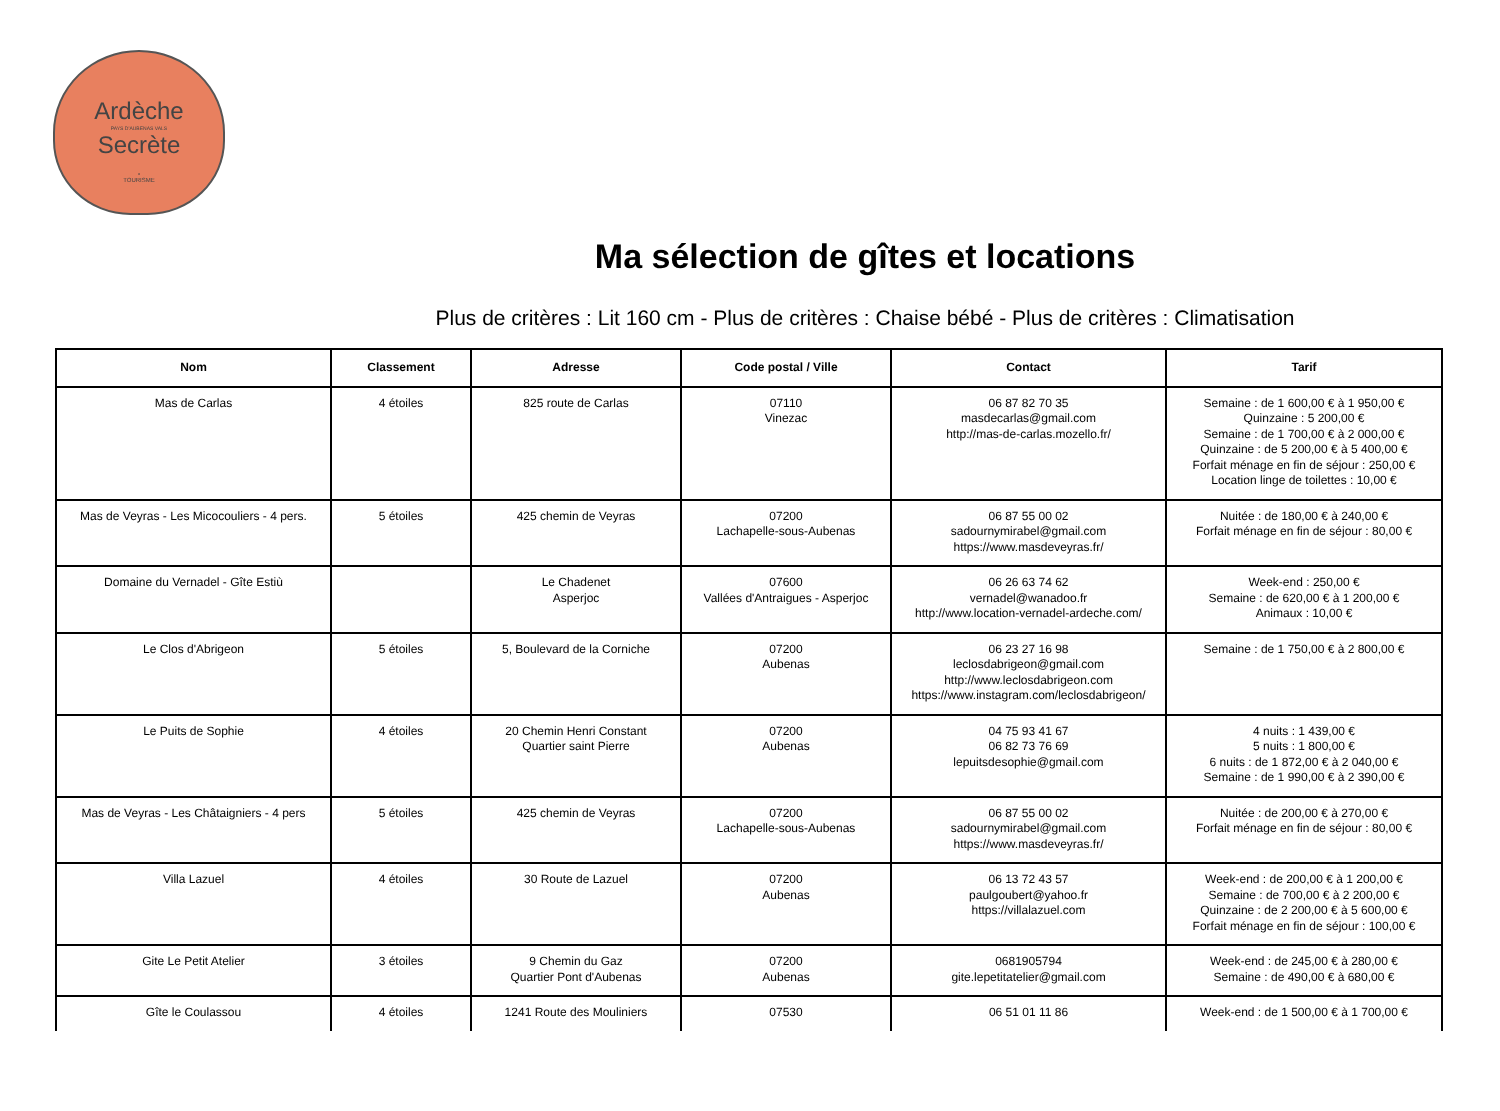Ardèche
PAYS D'AUBENAS VALS
Secrète
•
TOURISME
Ma sélection de gîtes et locations
Plus de critères : Lit 160 cm - Plus de critères : Chaise bébé - Plus de critères : Climatisation
| Nom | Classement | Adresse | Code postal / Ville | Contact | Tarif |
| --- | --- | --- | --- | --- | --- |
| Mas de Carlas | 4 étoiles | 825 route de Carlas | 07110 Vinezac | 06 87 82 70 35 masdecarlas@gmail.com http://mas-de-carlas.mozello.fr/ | Semaine : de 1 600,00 € à 1 950,00 € Quinzaine : 5 200,00 € Semaine : de 1 700,00 € à 2 000,00 € Quinzaine : de 5 200,00 € à 5 400,00 € Forfait ménage en fin de séjour : 250,00 € Location linge de toilettes : 10,00 € |
| Mas de Veyras - Les Micocouliers - 4 pers. | 5 étoiles | 425 chemin de Veyras | 07200 Lachapelle-sous-Aubenas | 06 87 55 00 02 sadournymirabel@gmail.com https://www.masdeveyras.fr/ | Nuitée : de 180,00 € à 240,00 € Forfait ménage en fin de séjour : 80,00 € |
| Domaine du Vernadel - Gîte Estiù | | Le Chadenet Asperjoc | 07600 Vallées d'Antraigues - Asperjoc | 06 26 63 74 62 vernadel@wanadoo.fr http://www.location-vernadel-ardeche.com/ | Week-end : 250,00 € Semaine : de 620,00 € à 1 200,00 € Animaux : 10,00 € |
| Le Clos d'Abrigeon | 5 étoiles | 5, Boulevard de la Corniche | 07200 Aubenas | 06 23 27 16 98 leclosdabrigeon@gmail.com http://www.leclosdabrigeon.com https://www.instagram.com/leclosdabrigeon/ | Semaine : de 1 750,00 € à 2 800,00 € |
| Le Puits de Sophie | 4 étoiles | 20 Chemin Henri Constant Quartier saint Pierre | 07200 Aubenas | 04 75 93 41 67 06 82 73 76 69 lepuitsdesophie@gmail.com | 4 nuits : 1 439,00 € 5 nuits : 1 800,00 € 6 nuits : de 1 872,00 € à 2 040,00 € Semaine : de 1 990,00 € à 2 390,00 € |
| Mas de Veyras - Les Châtaigniers - 4 pers | 5 étoiles | 425 chemin de Veyras | 07200 Lachapelle-sous-Aubenas | 06 87 55 00 02 sadournymirabel@gmail.com https://www.masdeveyras.fr/ | Nuitée : de 200,00 € à 270,00 € Forfait ménage en fin de séjour : 80,00 € |
| Villa Lazuel | 4 étoiles | 30 Route de Lazuel | 07200 Aubenas | 06 13 72 43 57 paulgoubert@yahoo.fr https://villalazuel.com | Week-end : de 200,00 € à 1 200,00 € Semaine : de 700,00 € à 2 200,00 € Quinzaine : de 2 200,00 € à 5 600,00 € Forfait ménage en fin de séjour : 100,00 € |
| Gite Le Petit Atelier | 3 étoiles | 9 Chemin du Gaz Quartier Pont d'Aubenas | 07200 Aubenas | 0681905794 gite.lepetitatelier@gmail.com | Week-end : de 245,00 € à 280,00 € Semaine : de 490,00 € à 680,00 € |
| Gîte le Coulassou | 4 étoiles | 1241 Route des Mouliniers | 07530 | 06 51 01 11 86 | Week-end : de 1 500,00 € à 1 700,00 € |